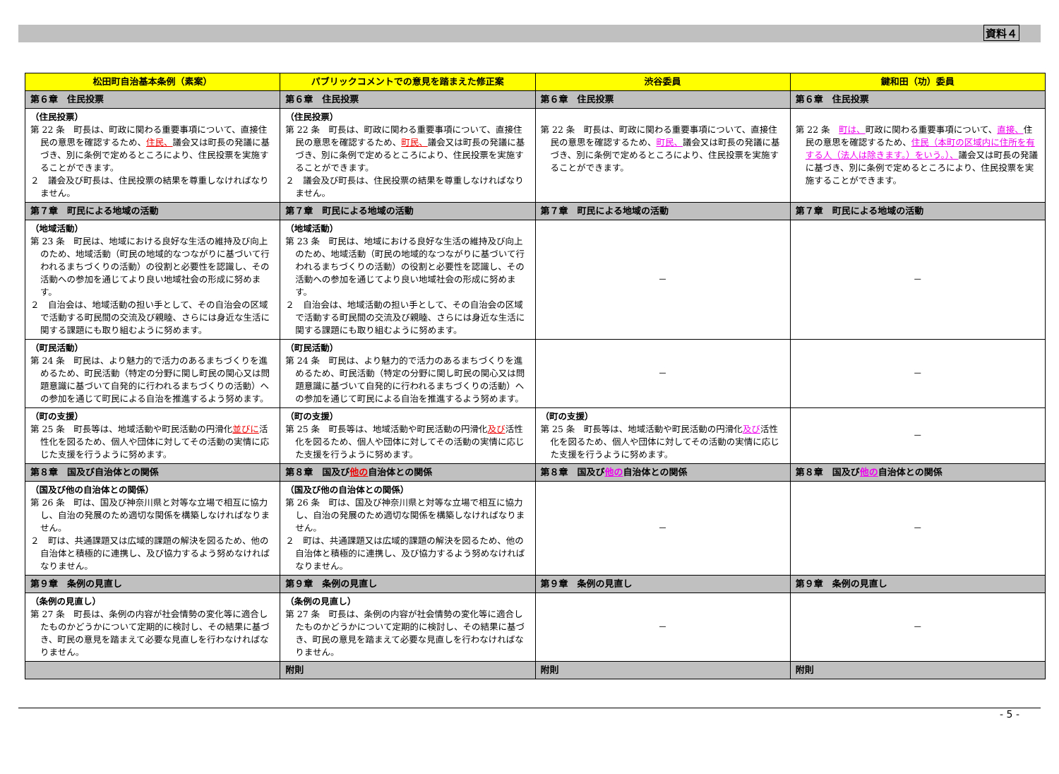資料４
| 松田町自治基本条例（素案） | パブリックコメントでの意見を踏まえた修正案 | 渋谷委員 | 鍵和田（功）委員 |
| --- | --- | --- | --- |
| 第６章 住民投票 | 第６章 住民投票 | 第６章 住民投票 | 第６章 住民投票 |
| （住民投票） 第 22 条 町長は、町政に関わる重要事項について、直接住民の意思を確認するため、 住民、 議会又は町長の発議に基づき、別に条例で定めるところにより、住民投票を実施することができます。 ２ 議会及び町長は、住民投票の結果を尊重しなければなりません。 | （住民投票） 第 22 条 町長は、町政に関わる重要事項について、直接住民の意思を確認するため、 町民、 議会又は町長の発議に基づき、別に条例で定めるところにより、住民投票を実施することができます。 ２ 議会及び町長は、住民投票の結果を尊重しなければなりません。 | 第 22 条 町長は、町政に関わる重要事項について、直接住民の意思を確認するため、 町民、 議会又は町長の発議に基づき、別に条例で定めるところにより、住民投票を実施することができます。 | 第 22 条 町は、 町政に関わる重要事項について、 直接、 住民の意思を確認するため、 住民（本町の区域内に住所を有する人（法人は除きます。）をいう。）、 議会又は町長の発議に基づき、別に条例で定めるところにより、住民投票を実施することができます。 |
| 第７章 町民による地域の活動 | 第７章 町民による地域の活動 | 第７章 町民による地域の活動 | 第７章 町民による地域の活動 |
| （地域活動） 第 23 条 町民は、地域における良好な生活の維持及び向上のため、地域活動（町民の地域的なつながりに基づいて行われるまちづくりの活動）の役割と必要性を認識し、その活動への参加を通じてより良い地域社会の形成に努めます。 ２ 自治会は、地域活動の担い手として、その自治会の区域で活動する町民間の交流及び親睦、さらには身近な生活に関する課題にも取り組むように努めます。 | （地域活動） 第 23 条 町民は、地域における良好な生活の維持及び向上のため、地域活動（町民の地域的なつながりに基づいて行われるまちづくりの活動）の役割と必要性を認識し、その活動への参加を通じてより良い地域社会の形成に努めます。 ２ 自治会は、地域活動の担い手として、その自治会の区域で活動する町民間の交流及び親睦、さらには身近な生活に関する課題にも取り組むように努めます。 | － | － |
| （町民活動） 第 24 条 町民は、より魅力的で活力のあるまちづくりを進めるため、町民活動（特定の分野に関し町民の関心又は問題意識に基づいて自発的に行われるまちづくりの活動）への参加を通じて町民による自治を推進するよう努めます。 | （町民活動） 第 24 条 町民は、より魅力的で活力のあるまちづくりを進めるため、町民活動（特定の分野に関し町民の関心又は問題意識に基づいて自発的に行われるまちづくりの活動）への参加を通じて町民による自治を推進するよう努めます。 | － | － |
| （町の支援） 第 25 条 町長等は、地域活動や町民活動の円滑化 並びに 活性化を図るため、個人や団体に対してその活動の実情に応じた支援を行うように努めます。 | （町の支援） 第 25 条 町長等は、地域活動や町民活動の円滑化 及び 活性化を図るため、個人や団体に対してその活動の実情に応じた支援を行うように努めます。 | （町の支援） 第 25 条 町長等は、地域活動や町民活動の円滑化 及び 活性化を図るため、個人や団体に対してその活動の実情に応じた支援を行うように努めます。 | － |
| 第８章 国及び自治体との関係 | 第８章 国及び 他の 自治体との関係 | 第８章 国及び 他の 自治体との関係 | 第８章 国及び 他の 自治体との関係 |
| （国及び他の自治体との関係） 第 26 条 町は、国及び神奈川県と対等な立場で相互に協力し、自治の発展のため適切な関係を構築しなければなりません。 ２ 町は、共通課題又は広域的課題の解決を図るため、他の自治体と積極的に連携し、及び協力するよう努めなければなりません。 | （国及び他の自治体との関係） 第 26 条 町は、国及び神奈川県と対等な立場で相互に協力し、自治の発展のため適切な関係を構築しなければなりません。 ２ 町は、共通課題又は広域的課題の解決を図るため、他の自治体と積極的に連携し、及び協力するよう努めなければなりません。 | － | － |
| 第９章 条例の見直し | 第９章 条例の見直し | 第９章 条例の見直し | 第９章 条例の見直し |
| （条例の見直し） 第 27 条 町長は、条例の内容が社会情勢の変化等に適合したものかどうかについて定期的に検討し、その結果に基づき、町民の意見を踏まえて必要な見直しを行わなければなりません。 | （条例の見直し） 第 27 条 町長は、条例の内容が社会情勢の変化等に適合したものかどうかについて定期的に検討し、その結果に基づき、町民の意見を踏まえて必要な見直しを行わなければなりません。 | － | － |
| | 附則 | 附則 | 附則 |
- 5 -